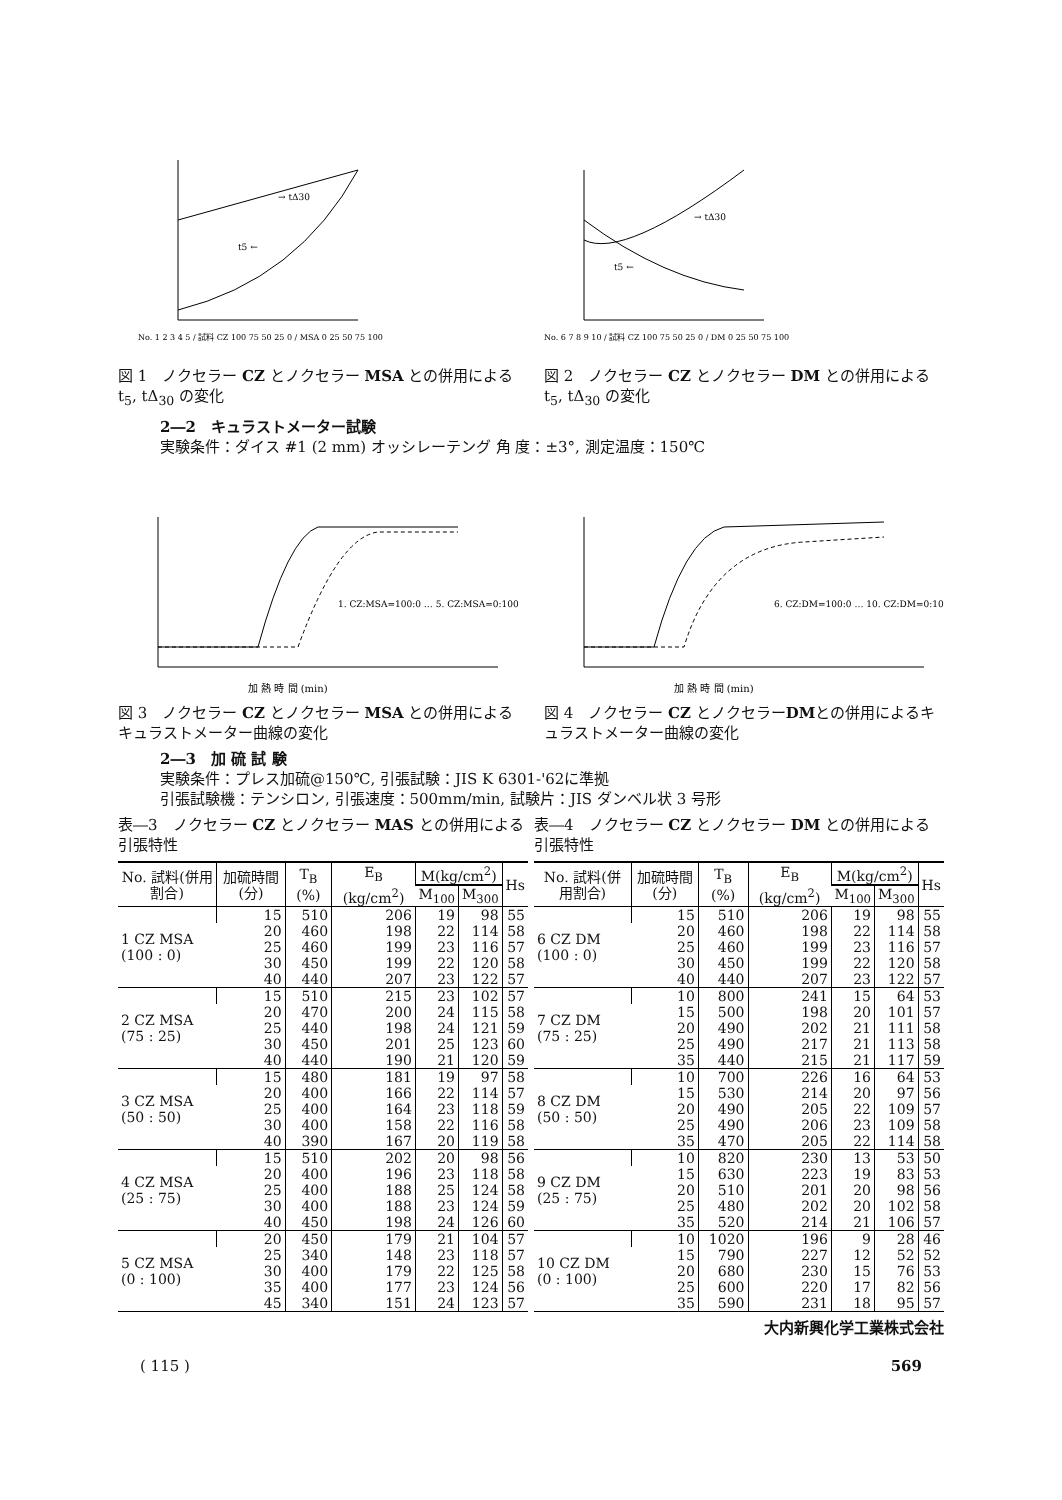t5 ←
→ tΔ30
No. 1 2 3 4 5 / 試料 CZ 100 75 50 25 0 / MSA 0 25 50 75 100
図 1　ノクセラー CZ とノクセラー MSA との併用による t<sub>5</sub>, tΔ<sub>30</sub> の変化
t5 ←
→ tΔ30
No. 6 7 8 9 10 / 試料 CZ 100 75 50 25 0 / DM 0 25 50 75 100
図 2　ノクセラー CZ とノクセラー DM との併用による t<sub>5</sub>, tΔ<sub>30</sub> の変化
2―2　キュラストメーター試験
実験条件：ダイス #1 (2 mm) オッシレーテング 角 度：±3°, 測定温度：150℃
1. CZ:MSA=100:0 … 5. CZ:MSA=0:100
加 熱 時 間 (min)
図 3　ノクセラー CZ とノクセラー MSA との併用によるキュラストメーター曲線の変化
6. CZ:DM=100:0 … 10. CZ:DM=0:100
加 熱 時 間 (min)
図 4　ノクセラー CZ とノクセラーDMとの併用によるキュラストメーター曲線の変化
2―3　加 硫 試 験
実験条件：プレス加硫@150℃, 引張試験：JIS K 6301-'62に準拠
引張試験機：テンシロン, 引張速度：500mm/min, 試験片：JIS ダンベル状 3 号形
表―3　ノクセラー CZ とノクセラー MAS との併用による引張特性
| No. 試料(併用割合) | 加硫時間(分) | T<sub>B</sub> (%) | E<sub>B</sub> (kg/cm<sup>2</sup>) | M(kg/cm<sup>2</sup>) | | Hs |
| --- | --- | --- | --- | --- | --- | --- |
| | | | | M<sub>100</sub> | M<sub>300</sub> | |
| 1 CZ MSA (100 : 0) | 15 | 510 | 206 | 19 | 98 | 55 |
| | 20 | 460 | 198 | 22 | 114 | 58 |
| | 25 | 460 | 199 | 23 | 116 | 57 |
| | 30 | 450 | 199 | 22 | 120 | 58 |
| | 40 | 440 | 207 | 23 | 122 | 57 |
| 2 CZ MSA (75 : 25) | 15 | 510 | 215 | 23 | 102 | 57 |
| | 20 | 470 | 200 | 24 | 115 | 58 |
| | 25 | 440 | 198 | 24 | 121 | 59 |
| | 30 | 450 | 201 | 25 | 123 | 60 |
| | 40 | 440 | 190 | 21 | 120 | 59 |
| 3 CZ MSA (50 : 50) | 15 | 480 | 181 | 19 | 97 | 58 |
| | 20 | 400 | 166 | 22 | 114 | 57 |
| | 25 | 400 | 164 | 23 | 118 | 59 |
| | 30 | 400 | 158 | 22 | 116 | 58 |
| | 40 | 390 | 167 | 20 | 119 | 58 |
| 4 CZ MSA (25 : 75) | 15 | 510 | 202 | 20 | 98 | 56 |
| | 20 | 400 | 196 | 23 | 118 | 58 |
| | 25 | 400 | 188 | 25 | 124 | 58 |
| | 30 | 400 | 188 | 23 | 124 | 59 |
| | 40 | 450 | 198 | 24 | 126 | 60 |
| 5 CZ MSA (0 : 100) | 20 | 450 | 179 | 21 | 104 | 57 |
| | 25 | 340 | 148 | 23 | 118 | 57 |
| | 30 | 400 | 179 | 22 | 125 | 58 |
| | 35 | 400 | 177 | 23 | 124 | 56 |
| | 45 | 340 | 151 | 24 | 123 | 57 |
表―4　ノクセラー CZ とノクセラー DM との併用による引張特性
| No. 試料(併用割合) | 加硫時間(分) | T<sub>B</sub> (%) | E<sub>B</sub> (kg/cm<sup>2</sup>) | M(kg/cm<sup>2</sup>) | | Hs |
| --- | --- | --- | --- | --- | --- | --- |
| | | | | M<sub>100</sub> | M<sub>300</sub> | |
| 6 CZ DM (100 : 0) | 15 | 510 | 206 | 19 | 98 | 55 |
| | 20 | 460 | 198 | 22 | 114 | 58 |
| | 25 | 460 | 199 | 23 | 116 | 57 |
| | 30 | 450 | 199 | 22 | 120 | 58 |
| | 40 | 440 | 207 | 23 | 122 | 57 |
| 7 CZ DM (75 : 25) | 10 | 800 | 241 | 15 | 64 | 53 |
| | 15 | 500 | 198 | 20 | 101 | 57 |
| | 20 | 490 | 202 | 21 | 111 | 58 |
| | 25 | 490 | 217 | 21 | 113 | 58 |
| | 35 | 440 | 215 | 21 | 117 | 59 |
| 8 CZ DM (50 : 50) | 10 | 700 | 226 | 16 | 64 | 53 |
| | 15 | 530 | 214 | 20 | 97 | 56 |
| | 20 | 490 | 205 | 22 | 109 | 57 |
| | 25 | 490 | 206 | 23 | 109 | 58 |
| | 35 | 470 | 205 | 22 | 114 | 58 |
| 9 CZ DM (25 : 75) | 10 | 820 | 230 | 13 | 53 | 50 |
| | 15 | 630 | 223 | 19 | 83 | 53 |
| | 20 | 510 | 201 | 20 | 98 | 56 |
| | 25 | 480 | 202 | 20 | 102 | 58 |
| | 35 | 520 | 214 | 21 | 106 | 57 |
| 10 CZ DM (0 : 100) | 10 | 1020 | 196 | 9 | 28 | 46 |
| | 15 | 790 | 227 | 12 | 52 | 52 |
| | 20 | 680 | 230 | 15 | 76 | 53 |
| | 25 | 600 | 220 | 17 | 82 | 56 |
| | 35 | 590 | 231 | 18 | 95 | 57 |
大内新興化学工業株式会社
( 115 ) 569